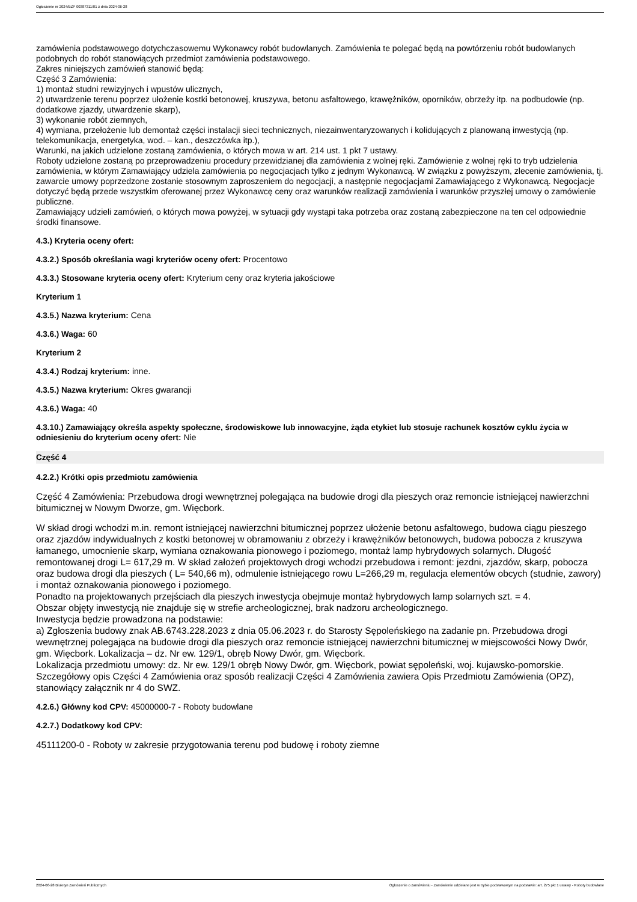Ogłoszenie nr 2024/BZP 00387311/01 z dnia 2024-06-28
zamówienia podstawowego dotychczasowemu Wykonawcy robót budowlanych. Zamówienia te polegać będą na powtórzeniu robót budowlanych podobnych do robót stanowiących przedmiot zamówienia podstawowego.
Zakres niniejszych zamówień stanowić będą:
Część 3 Zamówienia:
1) montaż studni rewizyjnych i wpustów ulicznych,
2) utwardzenie terenu poprzez ułożenie kostki betonowej, kruszywa, betonu asfaltowego, krawężników, oporników, obrzeży itp. na podbudowie (np. dodatkowe zjazdy, utwardzenie skarp),
3) wykonanie robót ziemnych,
4) wymiana, przełożenie lub demontaż części instalacji sieci technicznych, niezainwentaryzowanych i kolidujących z planowaną inwestycją (np. telekomunikacja, energetyka, wod. – kan., deszczówka itp.),
Warunki, na jakich udzielone zostaną zamówienia, o których mowa w art. 214 ust. 1 pkt 7 ustawy.
Roboty udzielone zostaną po przeprowadzeniu procedury przewidzianej dla zamówienia z wolnej ręki. Zamówienie z wolnej ręki to tryb udzielenia zamówienia, w którym Zamawiający udziela zamówienia po negocjacjach tylko z jednym Wykonawcą. W związku z powyższym, zlecenie zamówienia, tj. zawarcie umowy poprzedzone zostanie stosownym zaproszeniem do negocjacji, a następnie negocjacjami Zamawiającego z Wykonawcą. Negocjacje dotyczyć będą przede wszystkim oferowanej przez Wykonawcę ceny oraz warunków realizacji zamówienia i warunków przyszłej umowy o zamówienie publiczne.
Zamawiający udzieli zamówień, o których mowa powyżej, w sytuacji gdy wystąpi taka potrzeba oraz zostaną zabezpieczone na ten cel odpowiednie środki finansowe.
4.3.) Kryteria oceny ofert:
4.3.2.) Sposób określania wagi kryteriów oceny ofert: Procentowo
4.3.3.) Stosowane kryteria oceny ofert: Kryterium ceny oraz kryteria jakościowe
Kryterium 1
4.3.5.) Nazwa kryterium: Cena
4.3.6.) Waga: 60
Kryterium 2
4.3.4.) Rodzaj kryterium: inne.
4.3.5.) Nazwa kryterium: Okres gwarancji
4.3.6.) Waga: 40
4.3.10.) Zamawiający określa aspekty społeczne, środowiskowe lub innowacyjne, żąda etykiet lub stosuje rachunek kosztów cyklu życia w odniesieniu do kryterium oceny ofert: Nie
Część 4
4.2.2.) Krótki opis przedmiotu zamówienia
Część 4 Zamówienia: Przebudowa drogi wewnętrznej polegająca na budowie drogi dla pieszych oraz remoncie istniejącej nawierzchni bitumicznej w Nowym Dworze, gm. Więcbork.
W skład drogi wchodzi m.in. remont istniejącej nawierzchni bitumicznej poprzez ułożenie betonu asfaltowego, budowa ciągu pieszego oraz zjazdów indywidualnych z kostki betonowej w obramowaniu z obrzeży i krawężników betonowych, budowa pobocza z kruszywa łamanego, umocnienie skarp, wymiana oznakowania pionowego i poziomego, montaż lamp hybrydowych solarnych. Długość remontowanej drogi L= 617,29 m. W skład założeń projektowych drogi wchodzi przebudowa i remont: jezdni, zjazdów, skarp, pobocza oraz budowa drogi dla pieszych ( L= 540,66 m), odmulenie istniejącego rowu L=266,29 m, regulacja elementów obcych (studnie, zawory) i montaż oznakowania pionowego i poziomego.
Ponadto na projektowanych przejściach dla pieszych inwestycja obejmuje montaż hybrydowych lamp solarnych szt. = 4.
Obszar objęty inwestycją nie znajduje się w strefie archeologicznej, brak nadzoru archeologicznego.
Inwestycja będzie prowadzona na podstawie:
a) Zgłoszenia budowy znak AB.6743.228.2023 z dnia 05.06.2023 r. do Starosty Sępoleńskiego na zadanie pn. Przebudowa drogi wewnętrznej polegająca na budowie drogi dla pieszych oraz remoncie istniejącej nawierzchni bitumicznej w miejscowości Nowy Dwór, gm. Więcbork. Lokalizacja – dz. Nr ew. 129/1, obręb Nowy Dwór, gm. Więcbork.
Lokalizacja przedmiotu umowy: dz. Nr ew. 129/1 obręb Nowy Dwór, gm. Więcbork, powiat sępoleński, woj. kujawsko-pomorskie.
Szczegółowy opis Części 4 Zamówienia oraz sposób realizacji Części 4 Zamówienia zawiera Opis Przedmiotu Zamówienia (OPZ), stanowiący załącznik nr 4 do SWZ.
4.2.6.) Główny kod CPV: 45000000-7 - Roboty budowlane
4.2.7.) Dodatkowy kod CPV:
45111200-0 - Roboty w zakresie przygotowania terenu pod budowę i roboty ziemne
2024-06-28 Biuletyn Zamówień Publicznych Ogłoszenie o zamówieniu - Zamówienie udzielane jest w trybie podstawowym na podstawie: art. 275 pkt 1 ustawy - Roboty budowlane